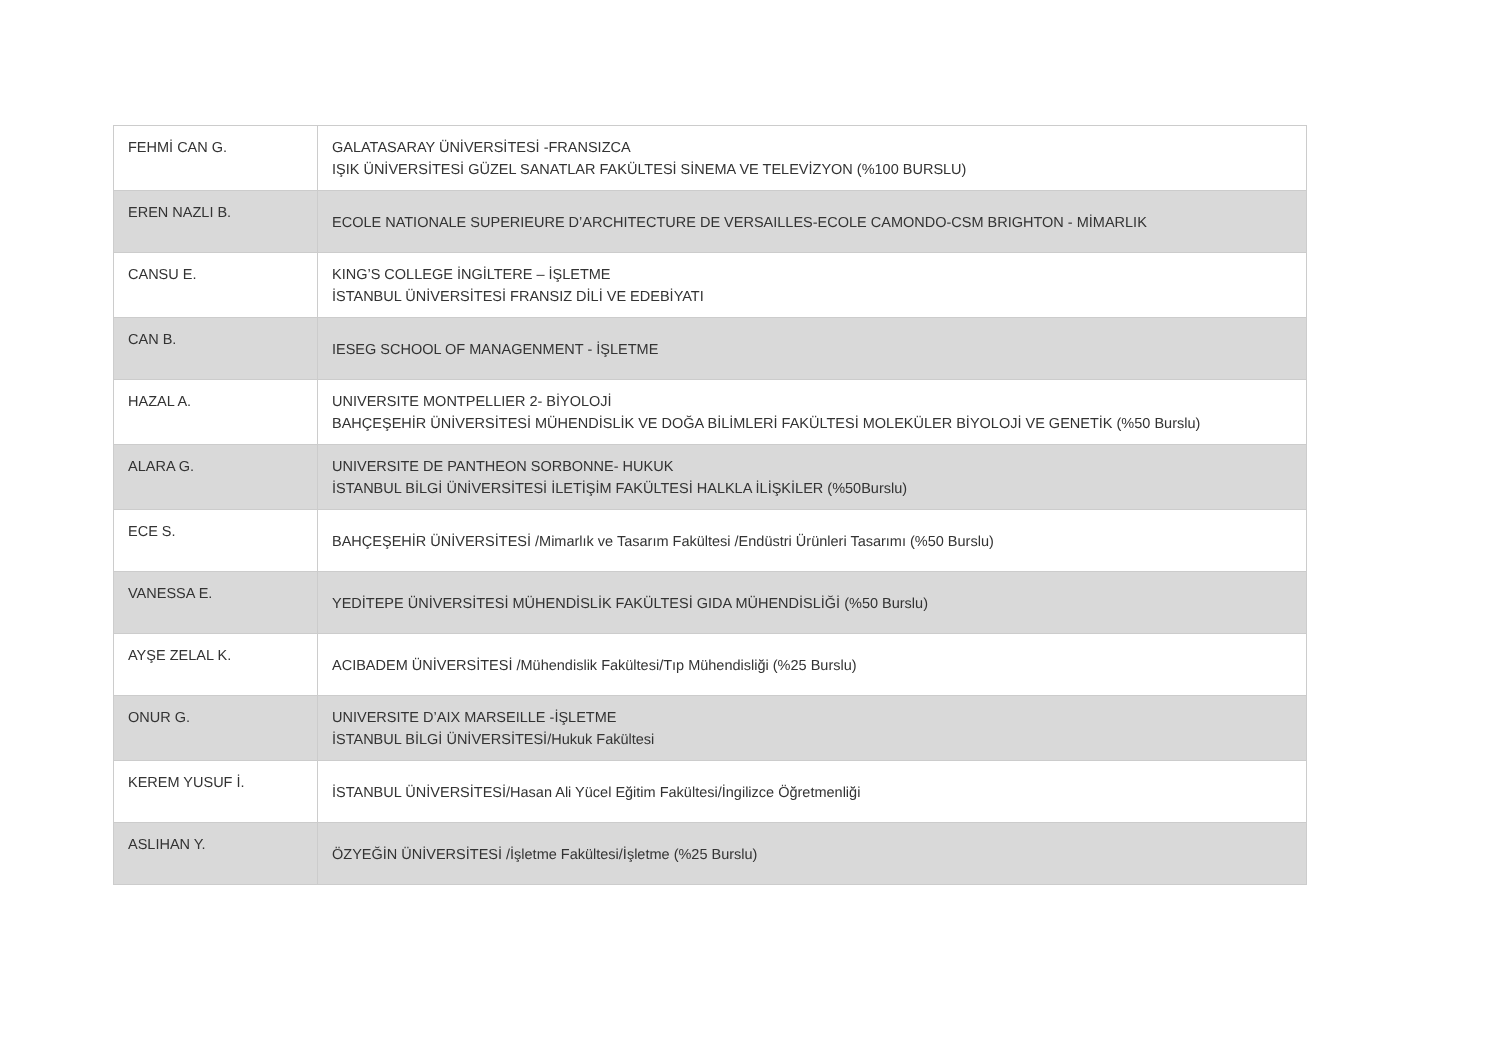| FEHMİ CAN G. | GALATASARAY ÜNİVERSİTESİ -FRANSIZCA IŞIK ÜNİVERSİTESİ GÜZEL SANATLAR FAKÜLTESİ SİNEMA VE TELEVİZYON (%100 BURSLU) |
| EREN NAZLI B. | ECOLE NATIONALE SUPERIEURE D’ARCHITECTURE DE VERSAILLES-ECOLE CAMONDO-CSM BRIGHTON - MİMARLIK |
| CANSU E. | KING’S COLLEGE İNGİLTERE – İŞLETME İSTANBUL ÜNİVERSİTESİ FRANSIZ DİLİ VE EDEBİYATI |
| CAN B. | IESEG SCHOOL OF MANAGENMENT - İŞLETME |
| HAZAL A. | UNIVERSITE MONTPELLIER 2- BİYOLOJİ BAHÇEŞEHİR ÜNİVERSİTESİ MÜHENDİSLİK VE DOĞA BİLİMLERİ FAKÜLTESİ MOLEKÜLER BİYOLOJİ VE GENETİK (%50 Burslu) |
| ALARA G. | UNIVERSITE DE PANTHEON SORBONNE- HUKUK İSTANBUL BİLGİ ÜNİVERSİTESİ İLETİŞİM FAKÜLTESİ HALKLA İLİŞKİLER (%50Burslu) |
| ECE S. | BAHÇEŞEHİR ÜNİVERSİTESİ /Mimarlık ve Tasarım Fakültesi /Endüstri Ürünleri Tasarımı (%50 Burslu) |
| VANESSA E. | YEDİTEPE ÜNİVERSİTESİ MÜHENDİSLİK FAKÜLTESİ GIDA MÜHENDİSLİĞİ (%50 Burslu) |
| AYŞE ZELAL K. | ACIBADEM ÜNİVERSİTESİ /Mühendislik Fakültesi/Tıp Mühendisliği (%25 Burslu) |
| ONUR G. | UNIVERSITE D’AIX MARSEILLE -İŞLETME İSTANBUL BİLGİ ÜNİVERSİTESİ/Hukuk Fakültesi |
| KEREM YUSUF İ. | İSTANBUL ÜNİVERSİTESİ/Hasan Ali Yücel Eğitim Fakültesi/İngilizce Öğretmenliği |
| ASLIHAN Y. | ÖZYEĞİN ÜNİVERSİTESİ /İşletme Fakültesi/İşletme (%25 Burslu) |